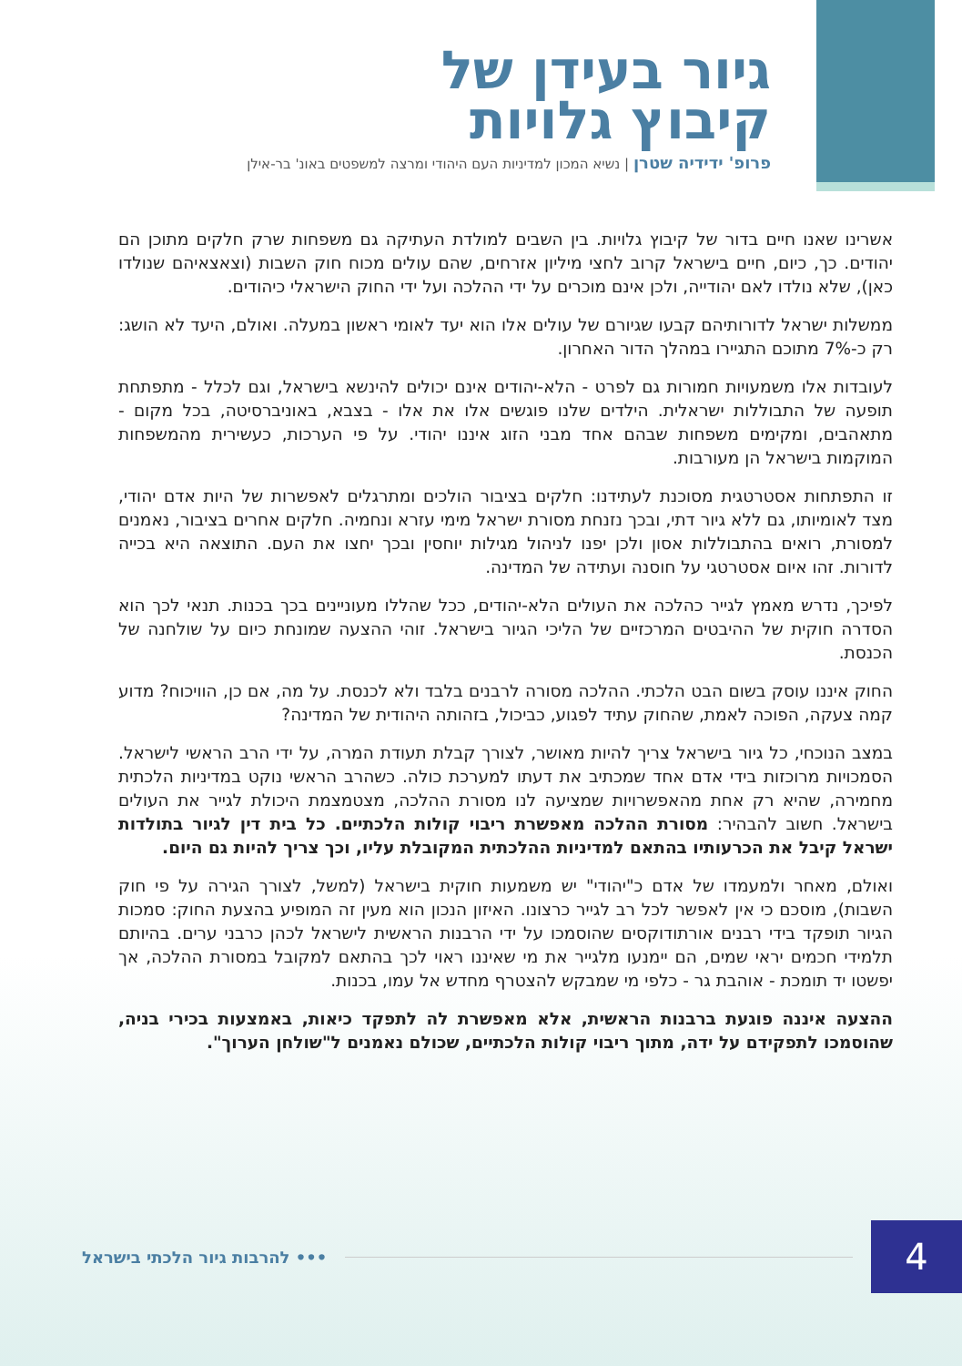גיור בעידן של
קיבוץ גלויות
פרופ' ידידיה שטרן | נשיא המכון למדיניות העם היהודי ומרצה למשפטים באונ' בר-אילן
אשרינו שאנו חיים בדור של קיבוץ גלויות. בין השבים למולדת העתיקה גם משפחות שרק חלקים מתוכן הם יהודים. כך, כיום, חיים בישראל קרוב לחצי מיליון אזרחים, שהם עולים מכוח חוק השבות (וצאצאיהם שנולדו כאן), שלא נולדו לאם יהודייה, ולכן אינם מוכרים על ידי ההלכה ועל ידי החוק הישראלי כיהודים.
ממשלות ישראל לדורותיהם קבעו שגיורם של עולים אלו הוא יעד לאומי ראשון במעלה. ואולם, היעד לא הושג: רק כ-7% מתוכם התגיירו במהלך הדור האחרון.
לעובדות אלו משמעויות חמורות גם לפרט - הלא-יהודים אינם יכולים להינשא בישראל, וגם לכלל - מתפתחת תופעה של התבוללות ישראלית. הילדים שלנו פוגשים אלו את אלו - בצבא, באוניברסיטה, בכל מקום - מתאהבים, ומקימים משפחות שבהם אחד מבני הזוג איננו יהודי. על פי הערכות, כעשירית מהמשפחות המוקמות בישראל הן מעורבות.
זו התפתחות אסטרטגית מסוכנת לעתידנו: חלקים בציבור הולכים ומתרגלים לאפשרות של היות אדם יהודי, מצד לאומיותו, גם ללא גיור דתי, ובכך נזנחת מסורת ישראל מימי עזרא ונחמיה. חלקים אחרים בציבור, נאמנים למסורת, רואים בהתבוללות אסון ולכן יפנו לניהול מגילות יוחסין ובכך יחצו את העם. התוצאה היא בכייה לדורות. זהו איום אסטרטגי על חוסנה ועתידה של המדינה.
לפיכך, נדרש מאמץ לגייר כהלכה את העולים הלא-יהודים, ככל שהללו מעוניינים בכך בכנות. תנאי לכך הוא הסדרה חוקית של ההיבטים המרכזיים של הליכי הגיור בישראל. זוהי ההצעה שמונחת כיום על שולחנה של הכנסת.
החוק איננו עוסק בשום הבט הלכתי. ההלכה מסורה לרבנים בלבד ולא לכנסת. על מה, אם כן, הוויכוח? מדוע קמה צעקה, הפוכה לאמת, שהחוק עתיד לפגוע, כביכול, בזהותה היהודית של המדינה?
במצב הנוכחי, כל גיור בישראל צריך להיות מאושר, לצורך קבלת תעודת המרה, על ידי הרב הראשי לישראל. הסמכויות מרוכזות בידי אדם אחד שמכתיב את דעתו למערכת כולה. כשהרב הראשי נוקט במדיניות הלכתית מחמירה, שהיא רק אחת מהאפשרויות שמציעה לנו מסורת ההלכה, מצטמצמת היכולת לגייר את העולים בישראל. חשוב להבהיר: מסורת ההלכה מאפשרת ריבוי קולות הלכתיים. כל בית דין לגיור בתולדות ישראל קיבל את הכרעותיו בהתאם למדיניות ההלכתית המקובלת עליו, וכך צריך להיות גם היום.
ואולם, מאחר ולמעמדו של אדם כ"יהודי" יש משמעות חוקית בישראל (למשל, לצורך הגירה על פי חוק השבות), מוסכם כי אין לאפשר לכל רב לגייר כרצונו. האיזון הנכון הוא מעין זה המופיע בהצעת החוק: סמכות הגיור תופקד בידי רבנים אורתודוקסים שהוסמכו על ידי הרבנות הראשית לישראל לכהן כרבני ערים. בהיותם תלמידי חכמים יראי שמים, הם יימנעו מלגייר את מי שאיננו ראוי לכך בהתאם למקובל במסורת ההלכה, אך יפשטו יד תומכת - אוהבת גר - כלפי מי שמבקש להצטרף מחדש אל עמו, בכנות.
ההצעה איננה פוגעת ברבנות הראשית, אלא מאפשרת לה לתפקד כיאות, באמצעות בכירי בניה, שהוסמכו לתפקידם על ידה, מתוך ריבוי קולות הלכתיים, שכולם נאמנים ל"שולחן הערוך".
4
••• להרבות גיור הלכתי בישראל